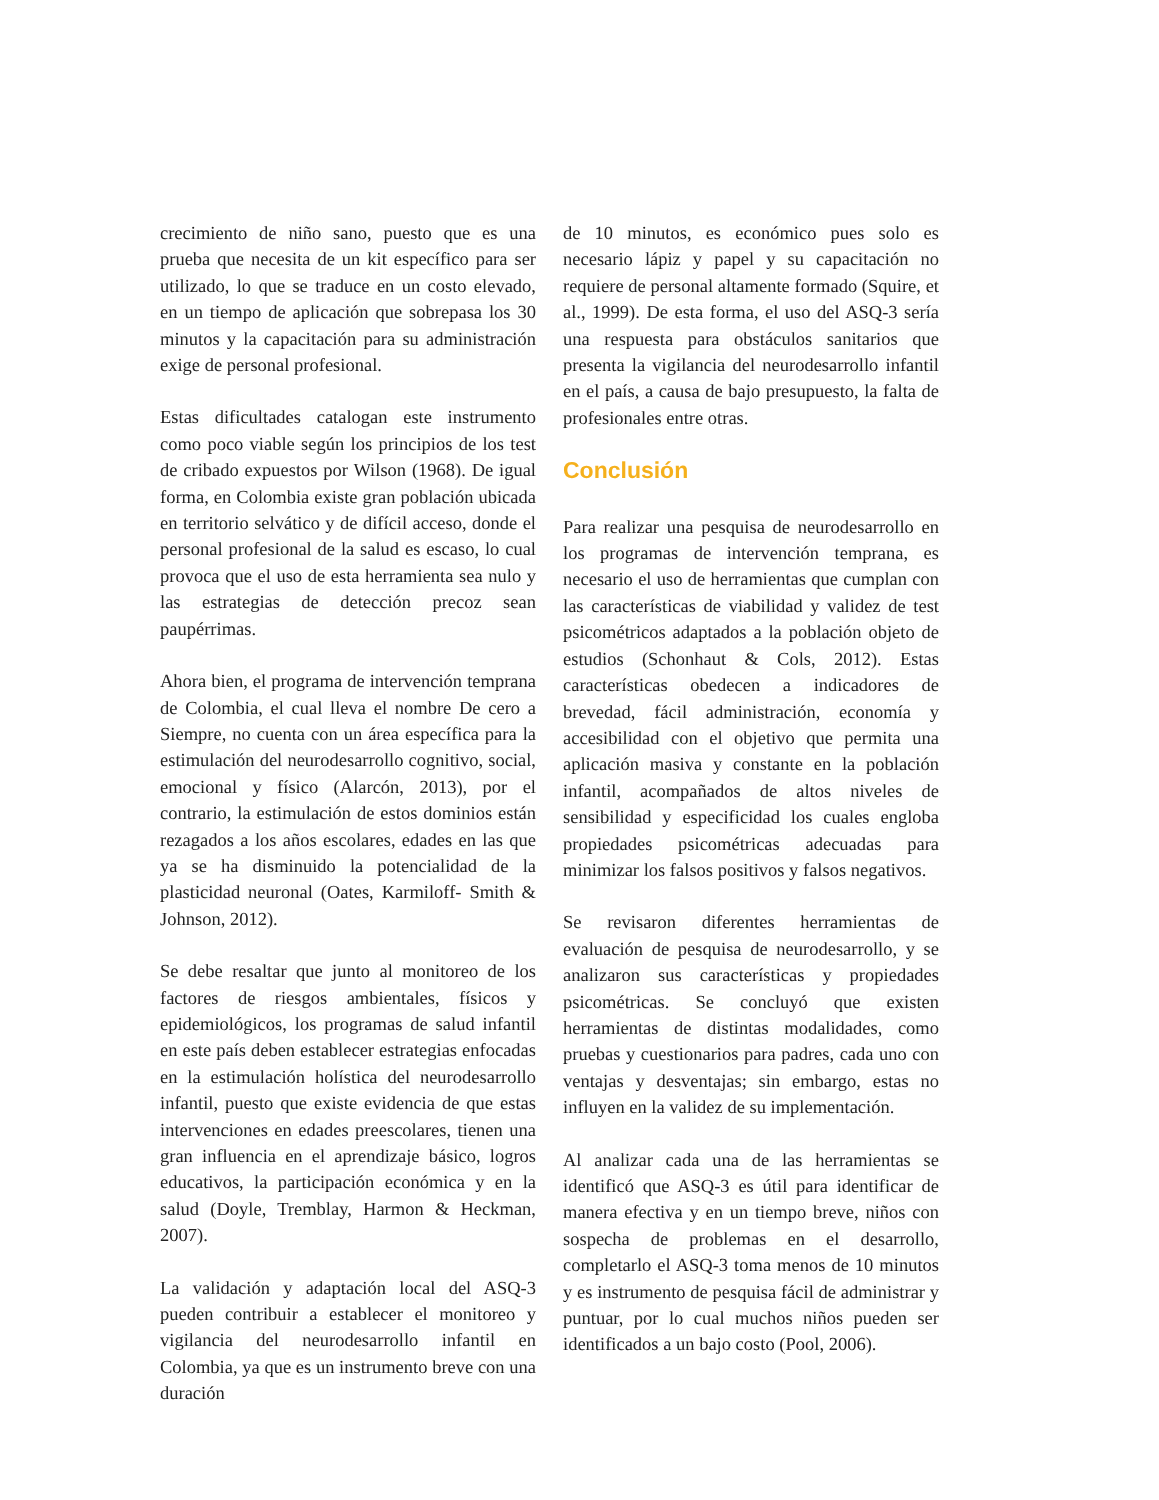crecimiento de niño sano, puesto que es una prueba que necesita de un kit específico para ser utilizado, lo que se traduce en un costo elevado, en un tiempo de aplicación que sobrepasa los 30 minutos y la capacitación para su administración exige de personal profesional.
Estas dificultades catalogan este instrumento como poco viable según los principios de los test de cribado expuestos por Wilson (1968). De igual forma, en Colombia existe gran población ubicada en territorio selvático y de difícil acceso, donde el personal profesional de la salud es escaso, lo cual provoca que el uso de esta herramienta sea nulo y las estrategias de detección precoz sean paupérrimas.
Ahora bien, el programa de intervención temprana de Colombia, el cual lleva el nombre De cero a Siempre, no cuenta con un área específica para la estimulación del neurodesarrollo cognitivo, social, emocional y físico (Alarcón, 2013), por el contrario, la estimulación de estos dominios están rezagados a los años escolares, edades en las que ya se ha disminuido la potencialidad de la plasticidad neuronal (Oates, Karmiloff- Smith & Johnson, 2012).
Se debe resaltar que junto al monitoreo de los factores de riesgos ambientales, físicos y epidemiológicos, los programas de salud infantil en este país deben establecer estrategias enfocadas en la estimulación holística del neurodesarrollo infantil, puesto que existe evidencia de que estas intervenciones en edades preescolares, tienen una gran influencia en el aprendizaje básico, logros educativos, la participación económica y en la salud (Doyle, Tremblay, Harmon & Heckman, 2007).
La validación y adaptación local del ASQ-3 pueden contribuir a establecer el monitoreo y vigilancia del neurodesarrollo infantil en Colombia, ya que es un instrumento breve con una duración
de 10 minutos, es económico pues solo es necesario lápiz y papel y su capacitación no requiere de personal altamente formado (Squire, et al., 1999). De esta forma, el uso del ASQ-3 sería una respuesta para obstáculos sanitarios que presenta la vigilancia del neurodesarrollo infantil en el país, a causa de bajo presupuesto, la falta de profesionales entre otras.
Conclusión
Para realizar una pesquisa de neurodesarrollo en los programas de intervención temprana, es necesario el uso de herramientas que cumplan con las características de viabilidad y validez de test psicométricos adaptados a la población objeto de estudios (Schonhaut & Cols, 2012). Estas características obedecen a indicadores de brevedad, fácil administración, economía y accesibilidad con el objetivo que permita una aplicación masiva y constante en la población infantil, acompañados de altos niveles de sensibilidad y especificidad los cuales engloba propiedades psicométricas adecuadas para minimizar los falsos positivos y falsos negativos.
Se revisaron diferentes herramientas de evaluación de pesquisa de neurodesarrollo, y se analizaron sus características y propiedades psicométricas. Se concluyó que existen herramientas de distintas modalidades, como pruebas y cuestionarios para padres, cada uno con ventajas y desventajas; sin embargo, estas no influyen en la validez de su implementación.
Al analizar cada una de las herramientas se identificó que ASQ-3 es útil para identificar de manera efectiva y en un tiempo breve, niños con sospecha de problemas en el desarrollo, completarlo el ASQ-3 toma menos de 10 minutos y es instrumento de pesquisa fácil de administrar y puntuar, por lo cual muchos niños pueden ser identificados a un bajo costo (Pool, 2006).